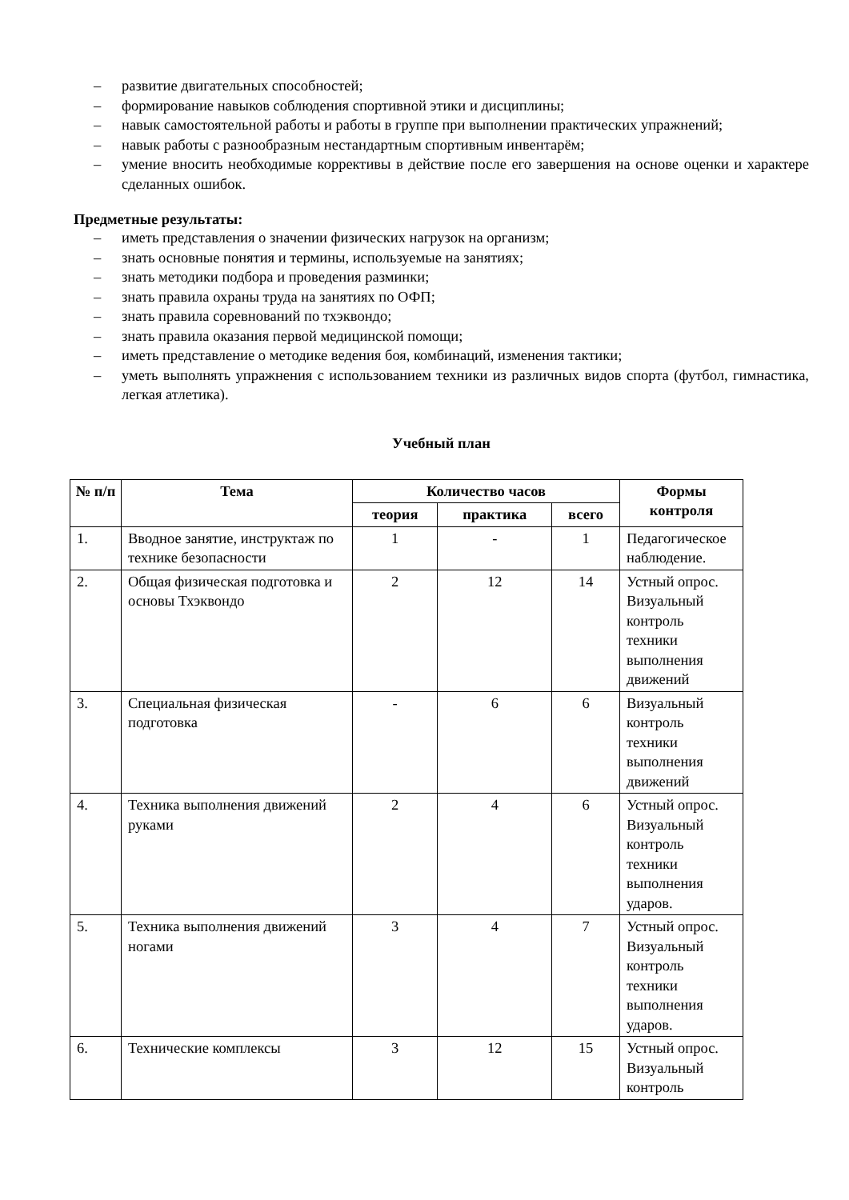– развитие двигательных способностей;
– формирование навыков соблюдения спортивной этики и дисциплины;
– навык самостоятельной работы и работы в группе при выполнении практических упражнений;
– навык работы с разнообразным нестандартным спортивным инвентарём;
– умение вносить необходимые коррективы в действие после его завершения на основе оценки и характере сделанных ошибок.
Предметные результаты:
– иметь представления о значении физических нагрузок на организм;
– знать основные понятия и термины, используемые на занятиях;
– знать методики подбора и проведения разминки;
– знать правила охраны труда на занятиях по ОФП;
– знать правила соревнований по тхэквондо;
– знать правила оказания первой медицинской помощи;
– иметь представление о методике ведения боя, комбинаций, изменения тактики;
– уметь выполнять упражнения с использованием техники из различных видов спорта (футбол, гимнастика, легкая атлетика).
Учебный план
| № п/п | Тема | Количество часов | | | Формы контроля |
| --- | --- | --- | --- | --- | --- |
| | | теория | практика | всего | |
| 1. | Вводное занятие, инструктаж по технике безопасности | 1 | - | 1 | Педагогическое наблюдение. |
| 2. | Общая физическая подготовка и основы Тхэквондо | 2 | 12 | 14 | Устный опрос. Визуальный контроль техники выполнения движений |
| 3. | Специальная физическая подготовка | - | 6 | 6 | Визуальный контроль техники выполнения движений |
| 4. | Техника выполнения движений руками | 2 | 4 | 6 | Устный опрос. Визуальный контроль техники выполнения ударов. |
| 5. | Техника выполнения движений ногами | 3 | 4 | 7 | Устный опрос. Визуальный контроль техники выполнения ударов. |
| 6. | Технические комплексы | 3 | 12 | 15 | Устный опрос. Визуальный контроль |